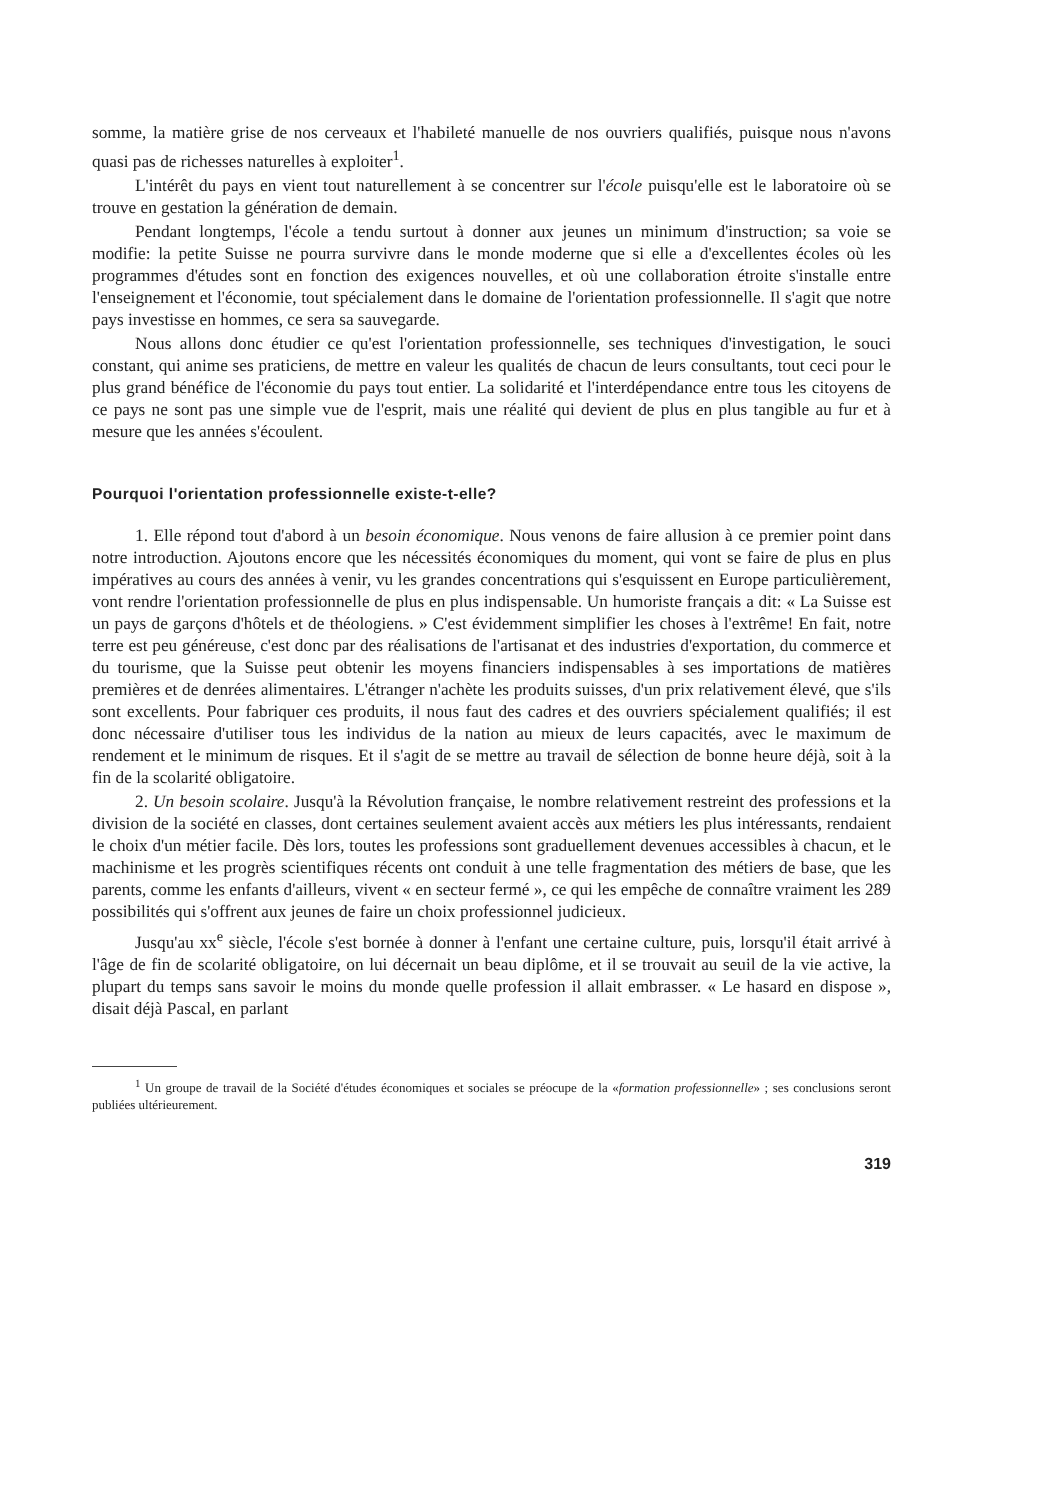somme, la matière grise de nos cerveaux et l'habileté manuelle de nos ouvriers qualifiés, puisque nous n'avons quasi pas de richesses naturelles à exploiter<sup>1</sup>.
L'intérêt du pays en vient tout naturellement à se concentrer sur l'école puisqu'elle est le laboratoire où se trouve en gestation la génération de demain.
Pendant longtemps, l'école a tendu surtout à donner aux jeunes un minimum d'instruction; sa voie se modifie: la petite Suisse ne pourra survivre dans le monde moderne que si elle a d'excellentes écoles où les programmes d'études sont en fonction des exigences nouvelles, et où une collaboration étroite s'installe entre l'enseignement et l'économie, tout spécialement dans le domaine de l'orientation professionnelle. Il s'agit que notre pays investisse en hommes, ce sera sa sauvegarde.
Nous allons donc étudier ce qu'est l'orientation professionnelle, ses techniques d'investigation, le souci constant, qui anime ses praticiens, de mettre en valeur les qualités de chacun de leurs consultants, tout ceci pour le plus grand bénéfice de l'économie du pays tout entier. La solidarité et l'interdépendance entre tous les citoyens de ce pays ne sont pas une simple vue de l'esprit, mais une réalité qui devient de plus en plus tangible au fur et à mesure que les années s'écoulent.
Pourquoi l'orientation professionnelle existe-t-elle?
1. Elle répond tout d'abord à un besoin économique. Nous venons de faire allusion à ce premier point dans notre introduction. Ajoutons encore que les nécessités économiques du moment, qui vont se faire de plus en plus impératives au cours des années à venir, vu les grandes concentrations qui s'esquissent en Europe particulièrement, vont rendre l'orientation professionnelle de plus en plus indispensable. Un humoriste français a dit: « La Suisse est un pays de garçons d'hôtels et de théologiens. » C'est évidemment simplifier les choses à l'extrême! En fait, notre terre est peu généreuse, c'est donc par des réalisations de l'artisanat et des industries d'exportation, du commerce et du tourisme, que la Suisse peut obtenir les moyens financiers indispensables à ses importations de matières premières et de denrées alimentaires. L'étranger n'achète les produits suisses, d'un prix relativement élevé, que s'ils sont excellents. Pour fabriquer ces produits, il nous faut des cadres et des ouvriers spécialement qualifiés; il est donc nécessaire d'utiliser tous les individus de la nation au mieux de leurs capacités, avec le maximum de rendement et le minimum de risques. Et il s'agit de se mettre au travail de sélection de bonne heure déjà, soit à la fin de la scolarité obligatoire.
2. Un besoin scolaire. Jusqu'à la Révolution française, le nombre relativement restreint des professions et la division de la société en classes, dont certaines seulement avaient accès aux métiers les plus intéressants, rendaient le choix d'un métier facile. Dès lors, toutes les professions sont graduellement devenues accessibles à chacun, et le machinisme et les progrès scientifiques récents ont conduit à une telle fragmentation des métiers de base, que les parents, comme les enfants d'ailleurs, vivent « en secteur fermé », ce qui les empêche de connaître vraiment les 289 possibilités qui s'offrent aux jeunes de faire un choix professionnel judicieux.
Jusqu'au xx<sup>e</sup> siècle, l'école s'est bornée à donner à l'enfant une certaine culture, puis, lorsqu'il était arrivé à l'âge de fin de scolarité obligatoire, on lui décernait un beau diplôme, et il se trouvait au seuil de la vie active, la plupart du temps sans savoir le moins du monde quelle profession il allait embrasser. « Le hasard en dispose », disait déjà Pascal, en parlant
<sup>1</sup> Un groupe de travail de la Société d'études économiques et sociales se préocupe de la «formation professionnelle» ; ses conclusions seront publiées ultérieurement.
319